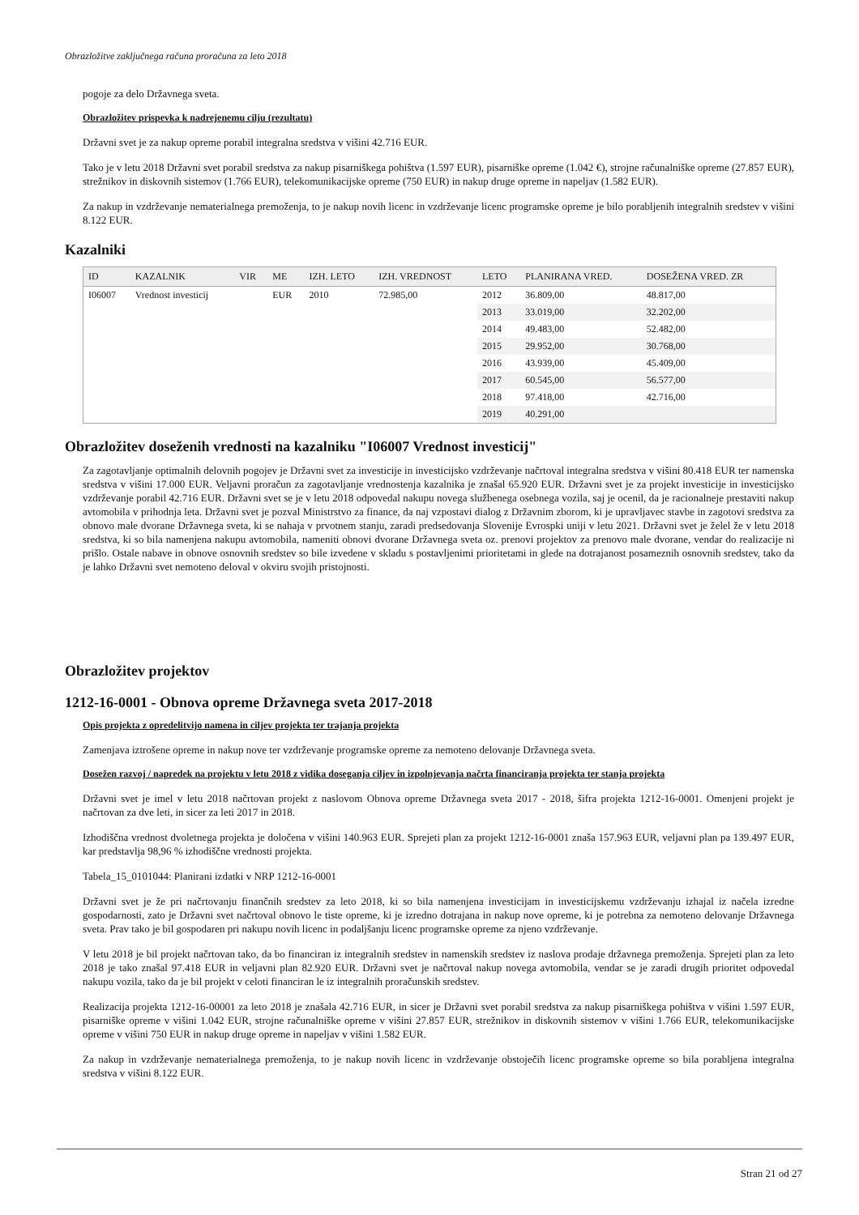Obrazložitve zaključnega računa proračuna za leto 2018
pogoje za delo Državnega sveta.
Obrazložitev prispevka k nadrejenemu cilju (rezultatu)
Državni svet je za nakup opreme porabil integralna sredstva v višini 42.716 EUR.
Tako je v letu 2018 Državni svet porabil sredstva za nakup pisarniškega pohištva (1.597 EUR), pisarniške opreme (1.042 €), strojne računalniške opreme (27.857 EUR), strežnikov in diskovnih sistemov (1.766 EUR), telekomunikacijske opreme (750 EUR) in nakup druge opreme in napeljav (1.582 EUR).
Za nakup in vzdrževanje nematerialnega premoženja, to je nakup novih licenc in vzdrževanje licenc programske opreme je bilo porabljenih integralnih sredstev v višini 8.122 EUR.
Kazalniki
| ID | KAZALNIK | VIR | ME | IZH. LETO | IZH. VREDNOST | LETO | PLANIRANA VRED. | DOSEŽENA VRED. ZR |
| --- | --- | --- | --- | --- | --- | --- | --- | --- |
| I06007 | Vrednost investicij | | EUR | 2010 | 72.985,00 | 2012 | 36.809,00 | 48.817,00 |
| | | | | | | 2013 | 33.019,00 | 32.202,00 |
| | | | | | | 2014 | 49.483,00 | 52.482,00 |
| | | | | | | 2015 | 29.952,00 | 30.768,00 |
| | | | | | | 2016 | 43.939,00 | 45.409,00 |
| | | | | | | 2017 | 60.545,00 | 56.577,00 |
| | | | | | | 2018 | 97.418,00 | 42.716,00 |
| | | | | | | 2019 | 40.291,00 | |
Obrazložitev doseženih vrednosti na kazalniku "I06007 Vrednost investicij"
Za zagotavljanje optimalnih delovnih pogojev je Državni svet za investicije in investicijsko vzdrževanje načrtoval integralna sredstva v višini 80.418 EUR ter namenska sredstva v višini 17.000 EUR. Veljavni proračun za zagotavljanje vrednostenja kazalnika je znašal 65.920 EUR. Državni svet je za projekt investicije in investicijsko vzdrževanje porabil 42.716 EUR. Državni svet se je v letu 2018 odpovedal nakupu novega službenega osebnega vozila, saj je ocenil, da je racionalneje prestaviti nakup avtomobila v prihodnja leta. Državni svet je pozval Ministrstvo za finance, da naj vzpostavi dialog z Državnim zborom, ki je upravljavec stavbe in zagotovi sredstva za obnovo male dvorane Državnega sveta, ki se nahaja v prvotnem stanju, zaradi predsedovanja Slovenije Evrospki uniji v letu 2021. Državni svet je želel že v letu 2018 sredstva, ki so bila namenjena nakupu avtomobila, nameniti obnovi dvorane Državnega sveta oz. prenovi projektov za prenovo male dvorane, vendar do realizacije ni prišlo. Ostale nabave in obnove osnovnih sredstev so bile izvedene v skladu s postavljenimi prioritetami in glede na dotrajanost posameznih osnovnih sredstev, tako da je lahko Državni svet nemoteno deloval v okviru svojih pristojnosti.
Obrazložitev projektov
1212-16-0001 - Obnova opreme Državnega sveta 2017-2018
Opis projekta z opredelitvijo namena in ciljev projekta ter trajanja projekta
Zamenjava iztrošene opreme in nakup nove ter vzdrževanje programske opreme za nemoteno delovanje Državnega sveta.
Dosežen razvoj / napredek na projektu v letu 2018 z vidika doseganja ciljev in izpolnjevanja načrta financiranja projekta ter stanja projekta
Državni svet je imel v letu 2018 načrtovan projekt z naslovom Obnova opreme Državnega sveta 2017 - 2018, šifra projekta 1212-16-0001. Omenjeni projekt je načrtovan za dve leti, in sicer za leti 2017 in 2018.
Izhodiščna vrednost dvoletnega projekta je določena v višini 140.963 EUR. Sprejeti plan za projekt 1212-16-0001 znaša 157.963 EUR, veljavni plan pa 139.497 EUR, kar predstavlja 98,96 % izhodiščne vrednosti projekta.
Tabela_15_0101044: Planirani izdatki v NRP 1212-16-0001
Državni svet je že pri načrtovanju finančnih sredstev za leto 2018, ki so bila namenjena investicijam in investicijskemu vzdrževanju izhajal iz načela izredne gospodarnosti, zato je Državni svet načrtoval obnovo le tiste opreme, ki je izredno dotrajana in nakup nove opreme, ki je potrebna za nemoteno delovanje Državnega sveta. Prav tako je bil gospodaren pri nakupu novih licenc in podaljšanju licenc programske opreme za njeno vzdrževanje.
V letu 2018 je bil projekt načrtovan tako, da bo financiran iz integralnih sredstev in namenskih sredstev iz naslova prodaje državnega premoženja. Sprejeti plan za leto 2018 je tako znašal 97.418 EUR in veljavni plan 82.920 EUR. Državni svet je načrtoval nakup novega avtomobila, vendar se je zaradi drugih prioritet odpovedal nakupu vozila, tako da je bil projekt v celoti financiran le iz integralnih proračunskih sredstev.
Realizacija projekta 1212-16-00001 za leto 2018 je znašala 42.716 EUR, in sicer je Državni svet porabil sredstva za nakup pisarniškega pohištva v višini 1.597 EUR, pisarniške opreme v višini 1.042 EUR, strojne računalniške opreme v višini 27.857 EUR, strežnikov in diskovnih sistemov v višini 1.766 EUR, telekomunikacijske opreme v višini 750 EUR in nakup druge opreme in napeljav v višini 1.582 EUR.
Za nakup in vzdrževanje nematerialnega premoženja, to je nakup novih licenc in vzdrževanje obstoječih licenc programske opreme so bila porabljena integralna sredstva v višini 8.122 EUR.
Stran 21 od 27